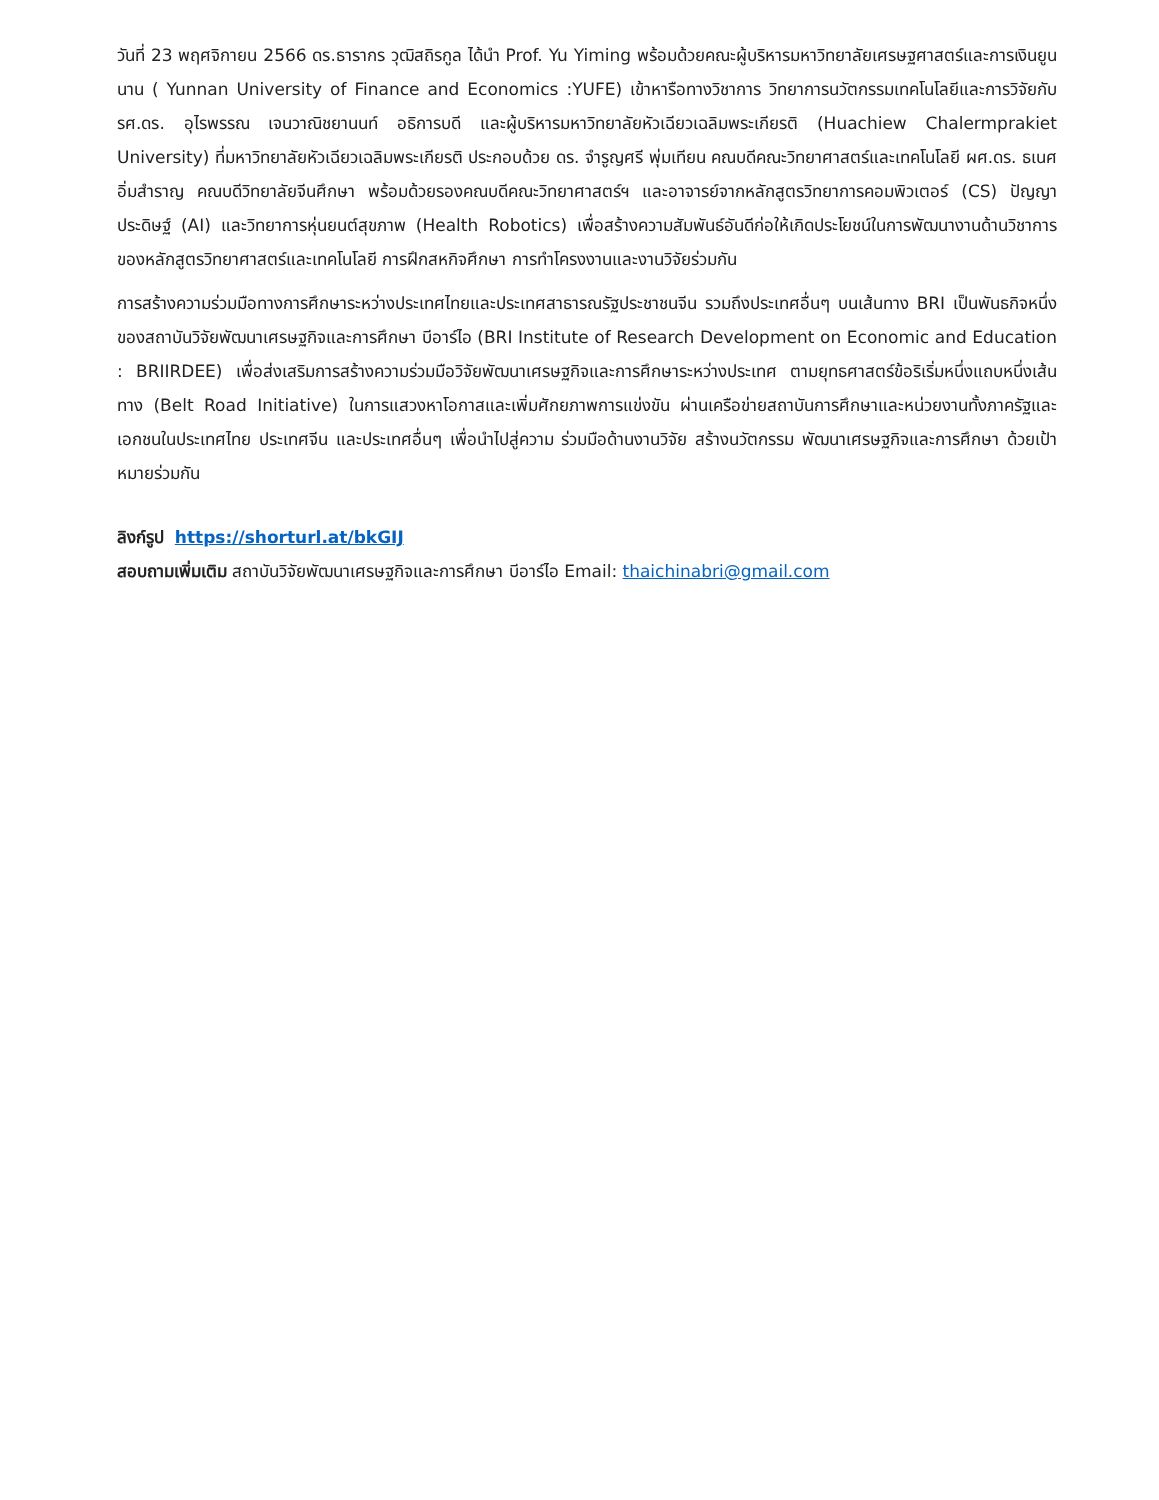วันที่ 23 พฤศจิกายน 2566 ดร.ธารากร วุฒิสถิรกูล ได้นำ Prof. Yu Yiming พร้อมด้วยคณะผู้บริหารมหาวิทยาลัยเศรษฐศาสตร์และการเงินยูนนาน ( Yunnan University of Finance and Economics :YUFE) เข้าหารือทางวิชาการ วิทยาการนวัตกรรมเทคโนโลยีและการวิจัยกับ รศ.ดร. อุไรพรรณ เจนวาณิชยานนท์ อธิการบดี และผู้บริหารมหาวิทยาลัยหัวเฉียวเฉลิมพระเกียรติ (Huachiew Chalermprakiet University) ที่มหาวิทยาลัยหัวเฉียวเฉลิมพระเกียรติ ประกอบด้วย ดร. จำรูญศรี พุ่มเทียน คณบดีคณะวิทยาศาสตร์และเทคโนโลยี ผศ.ดร. ธเนศ อิ่มสำราญ คณบดีวิทยาลัยจีนศึกษา พร้อมด้วยรองคณบดีคณะวิทยาศาสตร์ฯ และอาจารย์จากหลักสูตรวิทยาการคอมพิวเตอร์ (CS) ปัญญาประดิษฐ์ (AI) และวิทยาการหุ่นยนต์สุขภาพ (Health Robotics) เพื่อสร้างความสัมพันธ์อันดีก่อให้เกิดประโยชน์ในการพัฒนางานด้านวิชาการของหลักสูตรวิทยาศาสตร์และเทคโนโลยี การฝึกสหกิจศึกษา การทำโครงงานและงานวิจัยร่วมกัน
การสร้างความร่วมมือทางการศึกษาระหว่างประเทศไทยและประเทศสาธารณรัฐประชาชนจีน รวมถึงประเทศอื่นๆ บนเส้นทาง BRI เป็นพันธกิจหนึ่งของสถาบันวิจัยพัฒนาเศรษฐกิจและการศึกษา บีอาร์ไอ (BRI Institute of Research Development on Economic and Education : BRIIRDEE) เพื่อส่งเสริมการสร้างความร่วมมือวิจัยพัฒนาเศรษฐกิจและการศึกษาระหว่างประเทศ ตามยุทธศาสตร์ข้อริเริ่มหนึ่งแถบหนึ่งเส้นทาง (Belt Road Initiative) ในการแสวงหาโอกาสและเพิ่มศักยภาพการแข่งขัน ผ่านเครือข่ายสถาบันการศึกษาและหน่วยงานทั้งภาครัฐและเอกชนในประเทศไทย ประเทศจีน และประเทศอื่นๆ เพื่อนำไปสู่ความ ร่วมมือด้านงานวิจัย สร้างนวัตกรรม พัฒนาเศรษฐกิจและการศึกษา ด้วยเป้าหมายร่วมกัน
ลิงก์รูป https://shorturl.at/bkGIJ
สอบถามเพิ่มเติม สถาบันวิจัยพัฒนาเศรษฐกิจและการศึกษา บีอาร์ไอ Email: thaichinabri@gmail.com